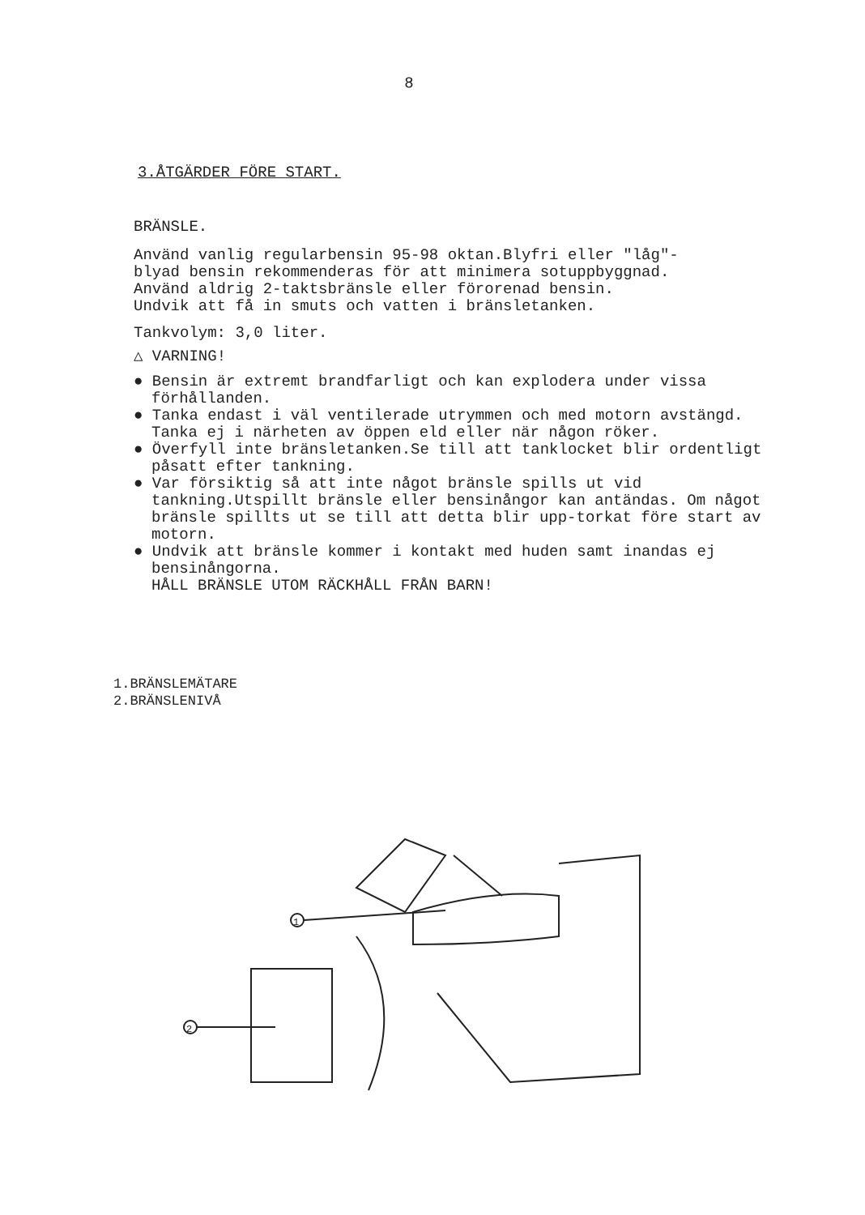8
3.ÅTGÄRDER FÖRE START.
BRÄNSLE.
Använd vanlig regularbensin 95-98 oktan.Blyfri eller "låg"-
blyad bensin rekommenderas för att minimera sotuppbyggnad.
Använd aldrig 2-taktsbränsle eller förorenad bensin.
Undvik att få in smuts och vatten i bränsletanken.
Tankvolym: 3,0 liter.
△ VARNING!
● Bensin är extremt brandfarligt och kan explodera under vissa förhållanden.
● Tanka endast i väl ventilerade utrymmen och med motorn avstängd.
Tanka ej i närheten av öppen eld eller när någon röker.
● Överfyll inte bränsletanken.Se till att tanklocket blir ordentligt påsatt efter tankning.
● Var försiktig så att inte något bränsle spills ut vid tankning.Utspillt bränsle eller bensinångor kan antändas. Om något bränsle spillts ut se till att detta blir upp-torkat före start av motorn.
● Undvik att bränsle kommer i kontakt med huden samt inandas ej bensinångorna.
HÅLL BRÄNSLE UTOM RÄCKHÅLL FRÅN BARN!
1.BRÄNSLEMÄTARE
2.BRÄNSLENIVÅ
1
2